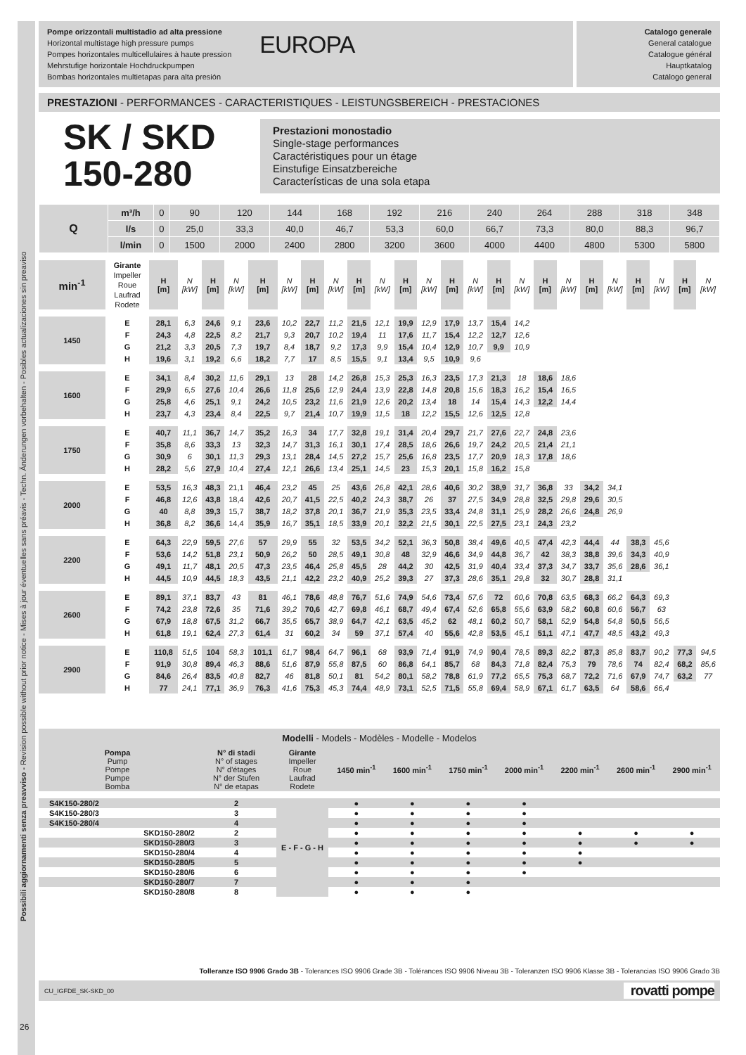Possibili aggiornamenti senza preavviso - Revision possible without prior notice - Mises à jour éventuelles sans préavis - Techn. Änderungen vorbehalten - Posibles actualizaciones sin preaviso
Pompe orizzontali multistadio ad alta pressione
Horizontal multistage high pressure pumps
Pompes horizontales multicellulaires à haute pression
Mehrstufige horizontale Hochdruckpumpen
Bombas horizontales multietapas para alta presión
EUROPA
Catalogo generale
General catalogue
Catalogue général
Hauptkatalog
Catálogo general
PRESTAZIONI - PERFORMANCES - CARACTERISTIQUES - LEISTUNGSBEREICH - PRESTACIONES
SK / SKD
150-280
Prestazioni monostadio
Single-stage performances
Caractéristiques pour un étage
Einstufige Einsatzbereiche
Características de una sola etapa
| Q | m³/h | 0 | 90 | 120 | 144 | 168 | 192 | 216 | 240 | 264 | 288 | 318 | 348 |
| | l/s | 0 | 25,0 | 33,3 | 40,0 | 46,7 | 53,3 | 60,0 | 66,7 | 73,3 | 80,0 | 88,3 | 96,7 |
| | l/min | 0 | 1500 | 2000 | 2400 | 2800 | 3200 | 3600 | 4000 | 4400 | 4800 | 5300 | 5800 |
| min<sup>-1</sup> | Girante Impeller Roue Laufrad Rodete | H [m] | N [kW] | H [m] | N [kW] | H [m] | N [kW] | H [m] | N [kW] | H [m] | N [kW] | H [m] | N [kW] | H [m] | N [kW] | H [m] | N [kW] | H [m] | N [kW] | H [m] | N [kW] | H [m] | N [kW] | H [m] | N [kW] |
| 1450 | E | 28,1 | 6,3 | 24,6 | 9,1 | 23,6 | 10,2 | 22,7 | 11,2 | 21,5 | 12,1 | 19,9 | 12,9 | 17,9 | 13,7 | 15,4 | 14,2 | | | | | | | | |
| | F | 24,3 | 4,8 | 22,5 | 8,2 | 21,7 | 9,3 | 20,7 | 10,2 | 19,4 | 11 | 17,6 | 11,7 | 15,4 | 12,2 | 12,7 | 12,6 | | | | | | | | |
| | G | 21,2 | 3,3 | 20,5 | 7,3 | 19,7 | 8,4 | 18,7 | 9,2 | 17,3 | 9,9 | 15,4 | 10,4 | 12,9 | 10,7 | 9,9 | 10,9 | | | | | | | | |
| | H | 19,6 | 3,1 | 19,2 | 6,6 | 18,2 | 7,7 | 17 | 8,5 | 15,5 | 9,1 | 13,4 | 9,5 | 10,9 | 9,6 | | | | | | | | | | |
| 1600 | E | 34,1 | 8,4 | 30,2 | 11,6 | 29,1 | 13 | 28 | 14,2 | 26,8 | 15,3 | 25,3 | 16,3 | 23,5 | 17,3 | 21,3 | 18 | 18,6 | 18,6 | | | | | | |
| | F | 29,9 | 6,5 | 27,6 | 10,4 | 26,6 | 11,8 | 25,6 | 12,9 | 24,4 | 13,9 | 22,8 | 14,8 | 20,8 | 15,6 | 18,3 | 16,2 | 15,4 | 16,5 | | | | | | |
| | G | 25,8 | 4,6 | 25,1 | 9,1 | 24,2 | 10,5 | 23,2 | 11,6 | 21,9 | 12,6 | 20,2 | 13,4 | 18 | 14 | 15,4 | 14,3 | 12,2 | 14,4 | | | | | | |
| | H | 23,7 | 4,3 | 23,4 | 8,4 | 22,5 | 9,7 | 21,4 | 10,7 | 19,9 | 11,5 | 18 | 12,2 | 15,5 | 12,6 | 12,5 | 12,8 | | | | | | | | |
| 1750 | E | 40,7 | 11,1 | 36,7 | 14,7 | 35,2 | 16,3 | 34 | 17,7 | 32,8 | 19,1 | 31,4 | 20,4 | 29,7 | 21,7 | 27,6 | 22,7 | 24,8 | 23,6 | | | | | | |
| | F | 35,8 | 8,6 | 33,3 | 13 | 32,3 | 14,7 | 31,3 | 16,1 | 30,1 | 17,4 | 28,5 | 18,6 | 26,6 | 19,7 | 24,2 | 20,5 | 21,4 | 21,1 | | | | | | |
| | G | 30,9 | 6 | 30,1 | 11,3 | 29,3 | 13,1 | 28,4 | 14,5 | 27,2 | 15,7 | 25,6 | 16,8 | 23,5 | 17,7 | 20,9 | 18,3 | 17,8 | 18,6 | | | | | | |
| | H | 28,2 | 5,6 | 27,9 | 10,4 | 27,4 | 12,1 | 26,6 | 13,4 | 25,1 | 14,5 | 23 | 15,3 | 20,1 | 15,8 | 16,2 | 15,8 | | | | | | | | |
| 2000 | E | 53,5 | 16,3 | 48,3 | 21,1 | 46,4 | 23,2 | 45 | 25 | 43,6 | 26,8 | 42,1 | 28,6 | 40,6 | 30,2 | 38,9 | 31,7 | 36,8 | 33 | 34,2 | 34,1 | | | | |
| | F | 46,8 | 12,6 | 43,8 | 18,4 | 42,6 | 20,7 | 41,5 | 22,5 | 40,2 | 24,3 | 38,7 | 26 | 37 | 27,5 | 34,9 | 28,8 | 32,5 | 29,8 | 29,6 | 30,5 | | | | |
| | G | 40 | 8,8 | 39,3 | 15,7 | 38,7 | 18,2 | 37,8 | 20,1 | 36,7 | 21,9 | 35,3 | 23,5 | 33,4 | 24,8 | 31,1 | 25,9 | 28,2 | 26,6 | 24,8 | 26,9 | | | | |
| | H | 36,8 | 8,2 | 36,6 | 14,4 | 35,9 | 16,7 | 35,1 | 18,5 | 33,9 | 20,1 | 32,2 | 21,5 | 30,1 | 22,5 | 27,5 | 23,1 | 24,3 | 23,2 | | | | | | |
| 2200 | E | 64,3 | 22,9 | 59,5 | 27,6 | 57 | 29,9 | 55 | 32 | 53,5 | 34,2 | 52,1 | 36,3 | 50,8 | 38,4 | 49,6 | 40,5 | 47,4 | 42,3 | 44,4 | 44 | 38,3 | 45,6 | | |
| | F | 53,6 | 14,2 | 51,8 | 23,1 | 50,9 | 26,2 | 50 | 28,5 | 49,1 | 30,8 | 48 | 32,9 | 46,6 | 34,9 | 44,8 | 36,7 | 42 | 38,3 | 38,8 | 39,6 | 34,3 | 40,9 | | |
| | G | 49,1 | 11,7 | 48,1 | 20,5 | 47,3 | 23,5 | 46,4 | 25,8 | 45,5 | 28 | 44,2 | 30 | 42,5 | 31,9 | 40,4 | 33,4 | 37,3 | 34,7 | 33,7 | 35,6 | 28,6 | 36,1 | | |
| | H | 44,5 | 10,9 | 44,5 | 18,3 | 43,5 | 21,1 | 42,2 | 23,2 | 40,9 | 25,2 | 39,3 | 27 | 37,3 | 28,6 | 35,1 | 29,8 | 32 | 30,7 | 28,8 | 31,1 | | | | |
| 2600 | E | 89,1 | 37,1 | 83,7 | 43 | 81 | 46,1 | 78,6 | 48,8 | 76,7 | 51,6 | 74,9 | 54,6 | 73,4 | 57,6 | 72 | 60,6 | 70,8 | 63,5 | 68,3 | 66,2 | 64,3 | 69,3 | | |
| | F | 74,2 | 23,8 | 72,6 | 35 | 71,6 | 39,2 | 70,6 | 42,7 | 69,8 | 46,1 | 68,7 | 49,4 | 67,4 | 52,6 | 65,8 | 55,6 | 63,9 | 58,2 | 60,8 | 60,6 | 56,7 | 63 | | |
| | G | 67,9 | 18,8 | 67,5 | 31,2 | 66,7 | 35,5 | 65,7 | 38,9 | 64,7 | 42,1 | 63,5 | 45,2 | 62 | 48,1 | 60,2 | 50,7 | 58,1 | 52,9 | 54,8 | 54,8 | 50,5 | 56,5 | | |
| | H | 61,8 | 19,1 | 62,4 | 27,3 | 61,4 | 31 | 60,2 | 34 | 59 | 37,1 | 57,4 | 40 | 55,6 | 42,8 | 53,5 | 45,1 | 51,1 | 47,1 | 47,7 | 48,5 | 43,2 | 49,3 | | |
| 2900 | E | 110,8 | 51,5 | 104 | 58,3 | 101,1 | 61,7 | 98,4 | 64,7 | 96,1 | 68 | 93,9 | 71,4 | 91,9 | 74,9 | 90,4 | 78,5 | 89,3 | 82,2 | 87,3 | 85,8 | 83,7 | 90,2 | 77,3 | 94,5 |
| | F | 91,9 | 30,8 | 89,4 | 46,3 | 88,6 | 51,6 | 87,9 | 55,8 | 87,5 | 60 | 86,8 | 64,1 | 85,7 | 68 | 84,3 | 71,8 | 82,4 | 75,3 | 79 | 78,6 | 74 | 82,4 | 68,2 | 85,6 |
| | G | 84,6 | 26,4 | 83,5 | 40,8 | 82,7 | 46 | 81,8 | 50,1 | 81 | 54,2 | 80,1 | 58,2 | 78,8 | 61,9 | 77,2 | 65,5 | 75,3 | 68,7 | 72,2 | 71,6 | 67,9 | 74,7 | 63,2 | 77 |
| | H | 77 | 24,1 | 77,1 | 36,9 | 76,3 | 41,6 | 75,3 | 45,3 | 74,4 | 48,9 | 73,1 | 52,5 | 71,5 | 55,8 | 69,4 | 58,9 | 67,1 | 61,7 | 63,5 | 64 | 58,6 | 66,4 | | |
| Modelli - Models - Modèles - Modelle - Modelos | | | | | | | | | | |
| --- | --- | --- | --- | --- | --- | --- | --- | --- | --- | --- |
| Pompa Pump Pompe Pumpe Bomba | N° di stadi N° of stages N° d'étages N° der Stufen N° de etapas | Girante Impeller Roue Laufrad Rodete | 1450 min<sup>-1</sup> | 1600 min<sup>-1</sup> | 1750 min<sup>-1</sup> | 2000 min<sup>-1</sup> | 2200 min<sup>-1</sup> | 2600 min<sup>-1</sup> | 2900 min<sup>-1</sup> | |
| S4K150-280/2 | 2 | E - F - G - H | ● | ● | ● | ● | | | | |
| S4K150-280/3 | 3 | | ● | ● | ● | ● | | | | |
| S4K150-280/4 | 4 | | ● | ● | ● | ● | | | | |
| SKD150-280/2 | 2 | | ● | ● | ● | ● | ● | ● | ● | |
| SKD150-280/3 | 3 | | ● | ● | ● | ● | ● | ● | ● | |
| SKD150-280/4 | 4 | | ● | ● | ● | ● | ● | | | |
| SKD150-280/5 | 5 | | ● | ● | ● | ● | ● | | | |
| SKD150-280/6 | 6 | | ● | ● | ● | ● | | | | |
| SKD150-280/7 | 7 | | ● | ● | ● | | | | | |
| SKD150-280/8 | 8 | | ● | ● | ● | | | | | |
Tolleranze ISO 9906 Grado 3B - Tolerances ISO 9906 Grade 3B - Tolérances ISO 9906 Niveau 3B - Toleranzen ISO 9906 Klasse 3B - Tolerancias ISO 9906 Grado 3B
CU_IGFDE_SK-SKD_00 rovatti pompe
26